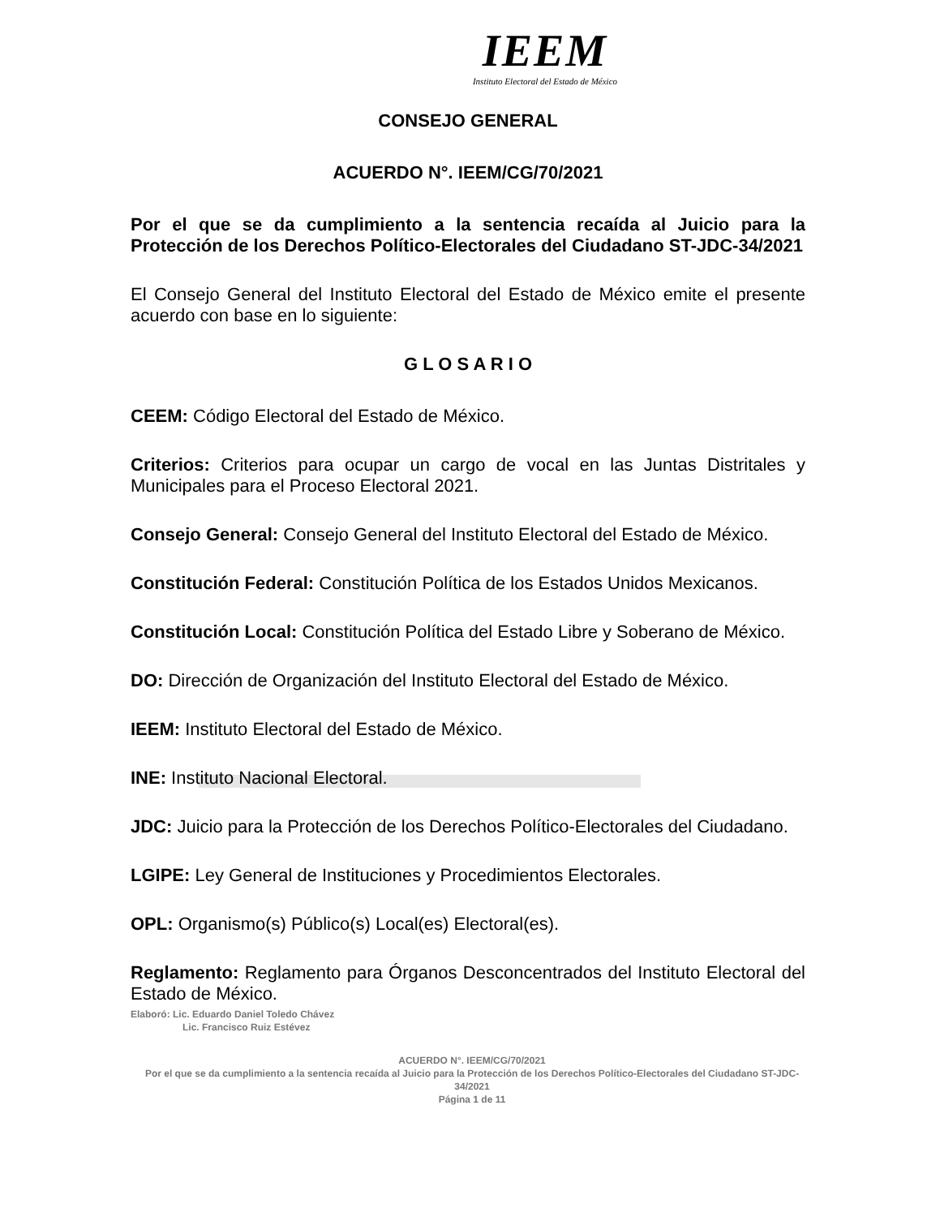IEEM
Instituto Electoral del Estado de México
CONSEJO GENERAL
ACUERDO N°. IEEM/CG/70/2021
Por el que se da cumplimiento a la sentencia recaída al Juicio para la Protección de los Derechos Político-Electorales del Ciudadano ST-JDC-34/2021
El Consejo General del Instituto Electoral del Estado de México emite el presente acuerdo con base en lo siguiente:
G L O S A R I O
CEEM: Código Electoral del Estado de México.
Criterios: Criterios para ocupar un cargo de vocal en las Juntas Distritales y Municipales para el Proceso Electoral 2021.
Consejo General: Consejo General del Instituto Electoral del Estado de México.
Constitución Federal: Constitución Política de los Estados Unidos Mexicanos.
Constitución Local: Constitución Política del Estado Libre y Soberano de México.
DO: Dirección de Organización del Instituto Electoral del Estado de México.
IEEM: Instituto Electoral del Estado de México.
INE: Instituto Nacional Electoral.
JDC: Juicio para la Protección de los Derechos Político-Electorales del Ciudadano.
LGIPE: Ley General de Instituciones y Procedimientos Electorales.
OPL: Organismo(s) Público(s) Local(es) Electoral(es).
Reglamento: Reglamento para Órganos Desconcentrados del Instituto Electoral del Estado de México.
Elaboró: Lic. Eduardo Daniel Toledo Chávez
Lic. Francisco Ruiz Estévez
ACUERDO N°. IEEM/CG/70/2021
Por el que se da cumplimiento a la sentencia recaída al Juicio para la Protección de los Derechos Político-Electorales del Ciudadano ST-JDC-34/2021
Página 1 de 11